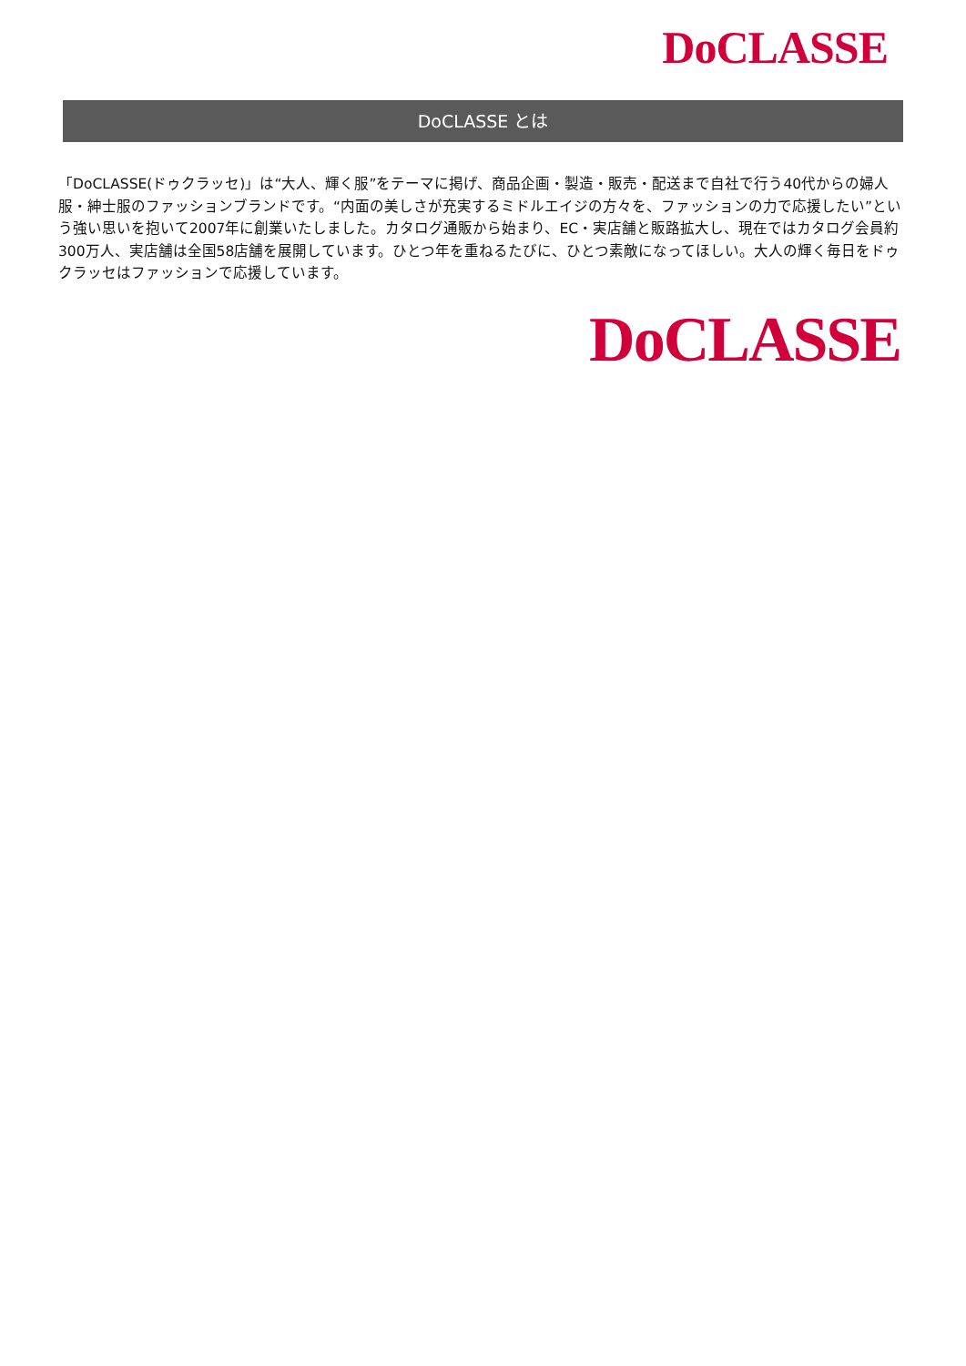DoCLASSE
DoCLASSE とは
「DoCLASSE(ドゥクラッセ)」は“大人、輝く服”をテーマに掲げ、商品企画・製造・販売・配送まで自社で行う40代からの婦人服・紳士服のファッションブランドです。“内面の美しさが充実するミドルエイジの方々を、ファッションの力で応援したい”という強い思いを抱いて2007年に創業いたしました。カタログ通販から始まり、EC・実店舗と販路拡大し、現在ではカタログ会員約300万人、実店舗は全国58店舗を展開しています。ひとつ年を重ねるたびに、ひとつ素敵になってほしい。大人の輝く毎日をドゥクラッセはファッションで応援しています。
DoCLASSE